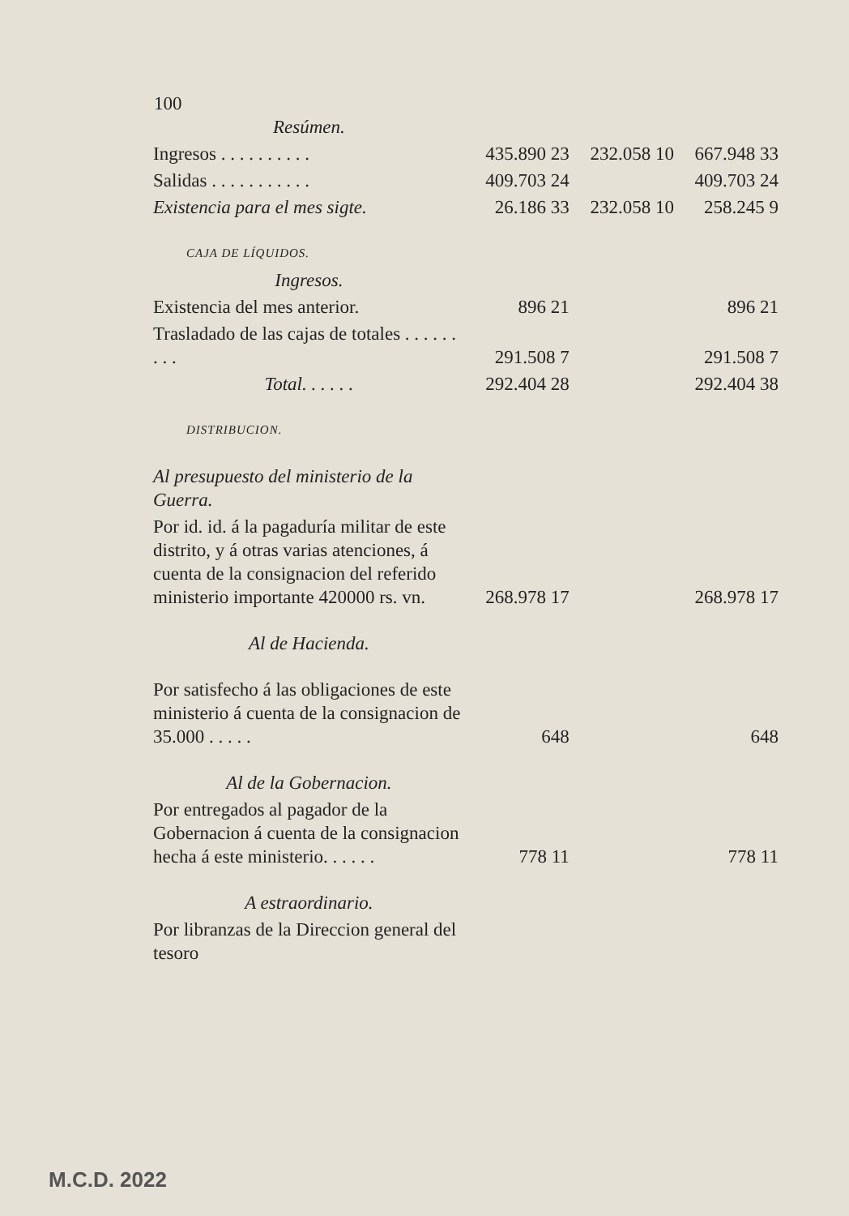100
| Resúmen. | | | |
| Ingresos . . . . . . . . . . | 435.890 23 | 232.058 10 | 667.948 33 |
| Salidas . . . . . . . . . . . | 409.703 24 | | 409.703 24 |
| Existencia para el mes sigte. | 26.186 33 | 232.058 10 | 258.245 9 |
| CAJA DE LÍQUIDOS. | | | |
| Ingresos. | | | |
| Existencia del mes anterior. | 896 21 | | 896 21 |
| Trasladado de las cajas de totales . . . . . . . . . | 291.508 7 | | 291.508 7 |
| Total. . . . . . | 292.404 28 | | 292.404 38 |
| DISTRIBUCION. | | | |
| Al presupuesto del ministerio de la Guerra. | | | |
| Por id. id. á la pagaduría militar de este distrito, y á otras varias atenciones, á cuenta de la consignacion del referido ministerio importante 420000 rs. vn. | 268.978 17 | | 268.978 17 |
| Al de Hacienda. | | | |
| Por satisfecho á las obligaciones de este ministerio á cuenta de la consignacion de 35.000 . . . . . | 648 | | 648 |
| Al de la Gobernacion. | | | |
| Por entregados al pagador de la Gobernacion á cuenta de la consignacion hecha á este ministerio. . . . . . | 778 11 | | 778 11 |
| A estraordinario. | | | |
| Por libranzas de la Direccion general del tesoro | | | |
M.C.D. 2022